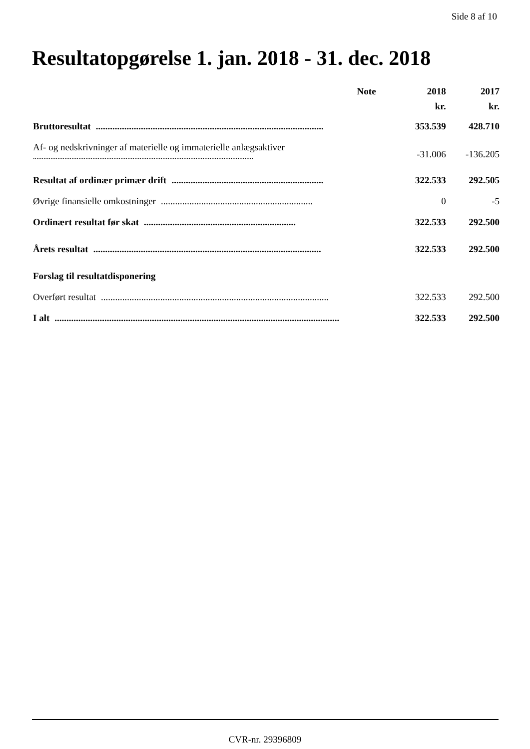Side 8 af 10
Resultatopgørelse 1. jan. 2018 - 31. dec. 2018
| | Note | 2018 | 2017 |
| --- | --- | --- | --- |
| | | kr. | kr. |
| Bruttoresultat ................................................................................................ | | 353.539 | 428.710 |
| Af- og nedskrivninger af materielle og immaterielle anlægsaktiver .............................................................................................................................. | | -31.006 | -136.205 |
| Resultat af ordinær primær drift ................................................................ | | 322.533 | 292.505 |
| Øvrige finansielle omkostninger ................................................................ | | 0 | -5 |
| Ordinært resultat før skat ................................................................ | | 322.533 | 292.500 |
| Årets resultat ................................................................................................ | | 322.533 | 292.500 |
| Forslag til resultatdisponering | | | |
| Overført resultat ................................................................................................ | | 322.533 | 292.500 |
| I alt ........................................................................................................................ | | 322.533 | 292.500 |
CVR-nr. 29396809